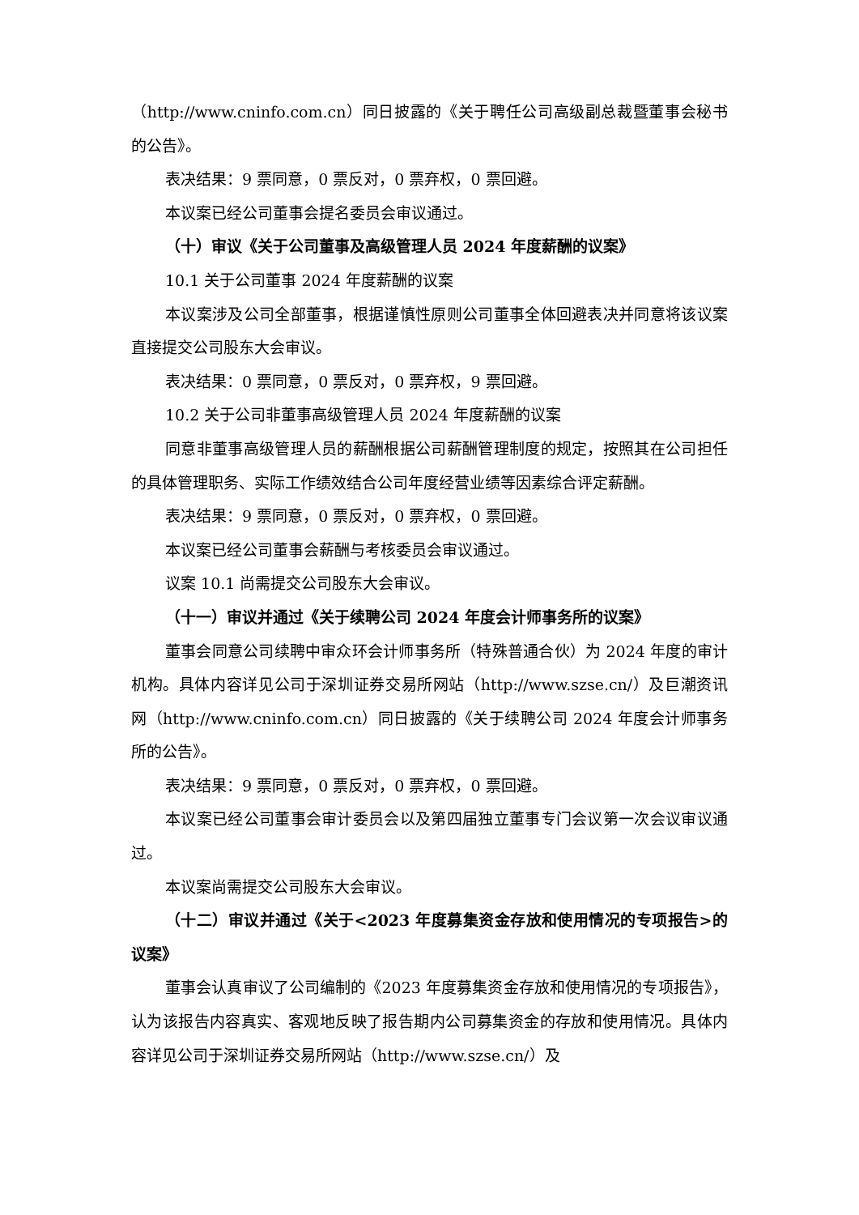（http://www.cninfo.com.cn）同日披露的《关于聘任公司高级副总裁暨董事会秘书的公告》。
表决结果：9 票同意，0 票反对，0 票弃权，0 票回避。
本议案已经公司董事会提名委员会审议通过。
（十）审议《关于公司董事及高级管理人员 2024 年度薪酬的议案》
10.1 关于公司董事 2024 年度薪酬的议案
本议案涉及公司全部董事，根据谨慎性原则公司董事全体回避表决并同意将该议案直接提交公司股东大会审议。
表决结果：0 票同意，0 票反对，0 票弃权，9 票回避。
10.2 关于公司非董事高级管理人员 2024 年度薪酬的议案
同意非董事高级管理人员的薪酬根据公司薪酬管理制度的规定，按照其在公司担任的具体管理职务、实际工作绩效结合公司年度经营业绩等因素综合评定薪酬。
表决结果：9 票同意，0 票反对，0 票弃权，0 票回避。
本议案已经公司董事会薪酬与考核委员会审议通过。
议案 10.1 尚需提交公司股东大会审议。
（十一）审议并通过《关于续聘公司 2024 年度会计师事务所的议案》
董事会同意公司续聘中审众环会计师事务所（特殊普通合伙）为 2024 年度的审计机构。具体内容详见公司于深圳证券交易所网站（http://www.szse.cn/）及巨潮资讯网（http://www.cninfo.com.cn）同日披露的《关于续聘公司 2024 年度会计师事务所的公告》。
表决结果：9 票同意，0 票反对，0 票弃权，0 票回避。
本议案已经公司董事会审计委员会以及第四届独立董事专门会议第一次会议审议通过。
本议案尚需提交公司股东大会审议。
（十二）审议并通过《关于<2023 年度募集资金存放和使用情况的专项报告>的议案》
董事会认真审议了公司编制的《2023 年度募集资金存放和使用情况的专项报告》，认为该报告内容真实、客观地反映了报告期内公司募集资金的存放和使用情况。具体内容详见公司于深圳证券交易所网站（http://www.szse.cn/）及